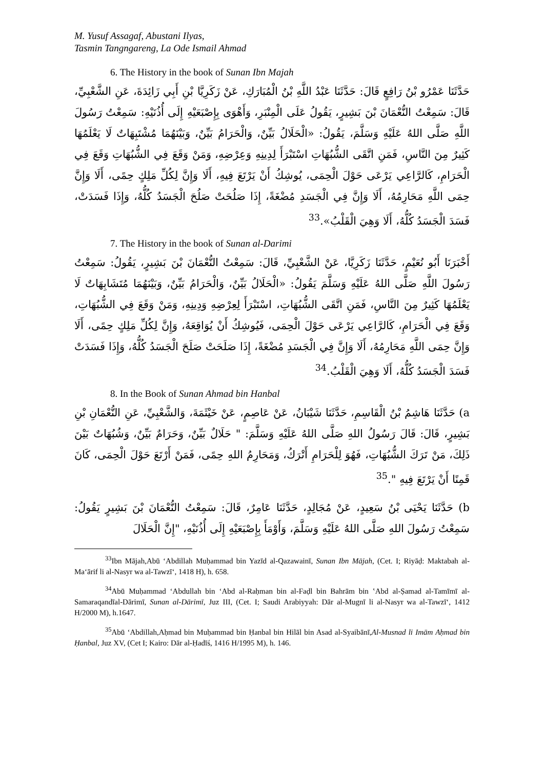M. Yusuf Assagaf, Abustani Ilyas,
Tasmin Tangngareng, La Ode Ismail Ahmad
6. The History in the book of Sunan Ibn Majah
حَدَّثَنَا عَمْرُو بْنُ رَافِعٍ قَالَ: حَدَّثَنَا عَبْدُ اللَّهِ بْنُ الْمُبَارَكِ، عَنْ زَكَرِيَّا بْنِ أَبِي زَائِدَةَ، عَنِ الشَّعْبِيِّ، قَالَ: سَمِعْتُ النُّعْمَانَ بْنَ بَشِيرٍ، يَقُولُ عَلَى الْمِنْبَرِ، وَأَهْوَى بِإِصْبَعَيْهِ إِلَى أُذُنَيْهِ: سَمِعْتُ رَسُولَ اللَّهِ صَلَّى اللهُ عَلَيْهِ وَسَلَّمَ، يَقُولُ: «الْحَلَالُ بَيِّنٌ، وَالْحَرَامُ بَيِّنٌ، وَبَيْنَهُمَا مُشْتَبِهَاتٌ لَا يَعْلَمُهَا كَثِيرٌ مِنَ النَّاسِ، فَمَنِ اتَّقَى الشُّبُهَاتِ اسْتَبْرَأَ لِدِينِهِ وَعِرْضِهِ، وَمَنْ وَقَعَ فِي الشُّبُهَاتِ وَقَعَ فِي الْحَرَامِ، كَالرَّاعِي يَرْعَى حَوْلَ الْحِمَى، يُوشِكُ أَنْ يَرْتَعَ فِيهِ، أَلَا وَإِنَّ لِكُلِّ مَلِكٍ حِمًى، أَلَا وَإِنَّ حِمَى اللَّهِ مَحَارِمُهُ، أَلَا وَإِنَّ فِي الْجَسَدِ مُضْغَةً، إِذَا صَلُحَتْ صَلُحَ الْجَسَدُ كُلُّهُ، وَإِذَا فَسَدَتْ، فَسَدَ الْجَسَدُ كُلُّهُ، أَلَا وَهِيَ الْقَلْبُ».<sup>33</sup>
7. The History in the book of Sunan al-Darimi
أَخْبَرَنَا أَبُو نُعَيْمٍ، حَدَّثَنَا زَكَرِيَّا، عَنْ الشَّعْبِيِّ، قَالَ: سَمِعْتُ النُّعْمَانَ بْنَ بَشِيرٍ، يَقُولُ: سَمِعْتُ رَسُولَ اللَّهِ صَلَّى اللهُ عَلَيْهِ وَسَلَّمَ يَقُولُ: «الْحَلَالُ بَيِّنٌ، وَالْحَرَامُ بَيِّنٌ، وَبَيْنَهُمَا مُتَشَابِهَاتٌ لَا يَعْلَمُهَا كَثِيرٌ مِنَ النَّاسِ، فَمَنِ اتَّقَى الشُّبُهَاتِ، اسْتَبْرَأَ لِعِرْضِهِ وَدِينِهِ، وَمَنْ وَقَعَ فِي الشُّبُهَاتِ، وَقَعَ فِي الْحَرَامِ، كَالرَّاعِي يَرْعَى حَوْلَ الْحِمَى، فَيُوشِكُ أَنْ يُوَاقِعَهُ، وَإِنَّ لِكُلِّ مَلِكٍ حِمًى، أَلَا وَإِنَّ حِمَى اللَّهِ مَحَارِمُهُ، أَلَا وَإِنَّ فِي الْجَسَدِ مُضْغَةً، إِذَا صَلَحَتْ صَلَحَ الْجَسَدُ كُلُّهُ، وَإِذَا فَسَدَتْ فَسَدَ الْجَسَدُ كُلُّهُ، أَلَا وَهِيَ الْقَلْبُ.<sup>34</sup>
8. In the Book of Sunan Ahmad bin Hanbal
a) حَدَّثَنَا هَاشِمُ بْنُ الْقَاسِمِ، حَدَّثَنَا شَيْبَانُ، عَنْ عَاصِمٍ، عَنْ خَيْثَمَةَ، وَالشَّعْبِيِّ، عَنِ النُّعْمَانِ بْنِ بَشِيرٍ، قَالَ: قَالَ رَسُولُ اللهِ صَلَّى اللهُ عَلَيْهِ وَسَلَّمَ: " حَلَالٌ بَيِّنٌ، وَحَرَامٌ بَيِّنٌ، وَشُبُهَاتٌ بَيْنَ ذَلِكَ، مَنْ تَرَكَ الشُّبُهَاتِ، فَهُوَ لِلْحَرَامِ أَتْرَكُ، وَمَحَارِمُ اللهِ حِمًى، فَمَنْ أَرْتَعَ حَوْلَ الْحِمَى، كَانَ قَمِنًا أَنْ يَرْتَعَ فِيهِ ".<sup>35</sup>
b) حَدَّثَنَا يَحْيَى بْنُ سَعِيدٍ، عَنْ مُجَالِدٍ، حَدَّثَنَا عَامِرٌ، قَالَ: سَمِعْتُ النُّعْمَانَ بْنَ بَشِيرٍ يَقُولُ: سَمِعْتُ رَسُولَ اللهِ صَلَّى اللهُ عَلَيْهِ وَسَلَّمَ، وَأَوْمَأَ بِإِصْبَعَيْهِ إِلَى أُذُنَيْهِ، "إِنَّ الْحَلَالَ
<sup>33</sup> Ibn Mājah,Abū ‘Abdillah Muḥammad bin Yazīd al-Qazawainī, Sunan Ibn Mājah, (Cet. I; Riyāḍ: Maktabah al-Ma‘ārif li al-Nasyr wa al-Tawzī‘, 1418 H), h. 658.
<sup>34</sup> Abū Muḥammad ‘Abdullah bin ‘Abd al-Raḥman bin al-Faḍl bin Bahrām bin ‛Abd al-Ṣamad al-Tamīmī al-Samaraqandīal-Dārimī, Sunan al-Dārimī, Juz III, (Cet. I; Saudi Arabiyyah: Dār al-Mugnī li al-Nasyr wa al-Tawzī‘, 1412 H/2000 M), h.1647.
<sup>35</sup> Abū ‘Abdillah,Aḥmad bin Muḥammad bin Ḥanbal bin Hilāl bin Asad al-Syaibānī,Al-Musnad li Imām Aḥmad bin Ḥanbal, Juz XV, (Cet I; Kairo: Dār al-Ḥadīś, 1416 H/1995 M), h. 146.